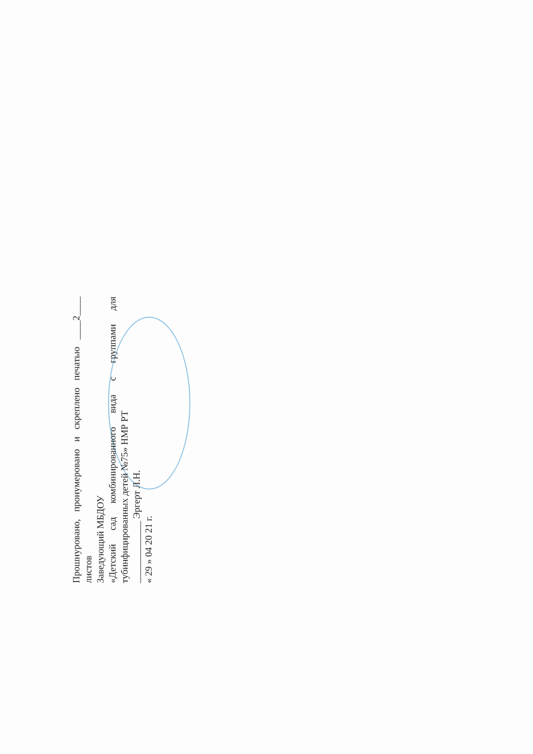Прошнуровано, пронумеровано и скреплено печатью ____2____ листов
Заведующий МБДОУ
«Детский сад комбинированного вида с группами для тубинфицированных детей №75» НМР РТ
_____________ Эргерт Л.Н.
« 29 » 04 20 21 г.